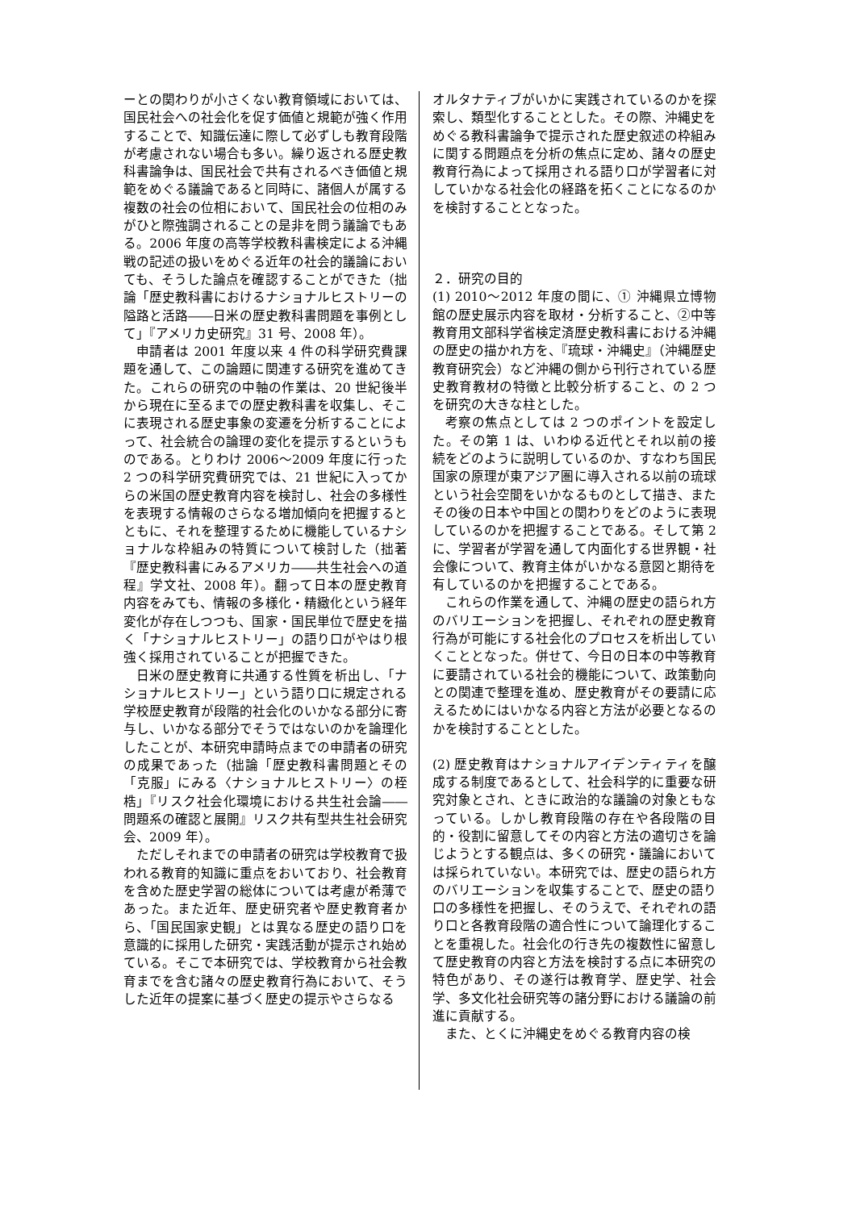ーとの関わりが小さくない教育領域においては、国民社会への社会化を促す価値と規範が強く作用することで、知識伝達に際して必ずしも教育段階が考慮されない場合も多い。繰り返される歴史教科書論争は、国民社会で共有されるべき価値と規範をめぐる議論であると同時に、諸個人が属する複数の社会の位相において、国民社会の位相のみがひと際強調されることの是非を問う議論でもある。2006 年度の高等学校教科書検定による沖縄戦の記述の扱いをめぐる近年の社会的議論においても、そうした論点を確認することができた（拙論「歴史教科書におけるナショナルヒストリーの隘路と活路――日米の歴史教科書問題を事例として」『アメリカ史研究』31 号、2008 年）。
申請者は 2001 年度以来 4 件の科学研究費課題を通して、この論題に関連する研究を進めてきた。これらの研究の中軸の作業は、20 世紀後半から現在に至るまでの歴史教科書を収集し、そこに表現される歴史事象の変遷を分析することによって、社会統合の論理の変化を提示するというものである。とりわけ 2006～2009 年度に行った 2 つの科学研究費研究では、21 世紀に入ってからの米国の歴史教育内容を検討し、社会の多様性を表現する情報のさらなる増加傾向を把握するとともに、それを整理するために機能しているナショナルな枠組みの特質について検討した（拙著『歴史教科書にみるアメリカ――共生社会への道程』学文社、2008 年）。翻って日本の歴史教育内容をみても、情報の多様化・精緻化という経年変化が存在しつつも、国家・国民単位で歴史を描く「ナショナルヒストリー」の語り口がやはり根強く採用されていることが把握できた。
日米の歴史教育に共通する性質を析出し、「ナショナルヒストリー」という語り口に規定される学校歴史教育が段階的社会化のいかなる部分に寄与し、いかなる部分でそうではないのかを論理化したことが、本研究申請時点までの申請者の研究の成果であった（拙論「歴史教科書問題とその「克服」にみる〈ナショナルヒストリー〉の桎梏」『リスク社会化環境における共生社会論――問題系の確認と展開』リスク共有型共生社会研究会、2009 年）。
ただしそれまでの申請者の研究は学校教育で扱われる教育的知識に重点をおいており、社会教育を含めた歴史学習の総体については考慮が希薄であった。また近年、歴史研究者や歴史教育者から、「国民国家史観」とは異なる歴史の語り口を意識的に採用した研究・実践活動が提示され始めている。そこで本研究では、学校教育から社会教育までを含む諸々の歴史教育行為において、そうした近年の提案に基づく歴史の提示やさらなる
オルタナティブがいかに実践されているのかを探索し、類型化することとした。その際、沖縄史をめぐる教科書論争で提示された歴史叙述の枠組みに関する問題点を分析の焦点に定め、諸々の歴史教育行為によって採用される語り口が学習者に対していかなる社会化の経路を拓くことになるのかを検討することとなった。
２．研究の目的
(1) 2010～2012 年度の間に、① 沖縄県立博物館の歴史展示内容を取材・分析すること、②中等教育用文部科学省検定済歴史教科書における沖縄の歴史の描かれ方を、『琉球・沖縄史』（沖縄歴史教育研究会）など沖縄の側から刊行されている歴史教育教材の特徴と比較分析すること、の 2 つを研究の大きな柱とした。
考察の焦点としては 2 つのポイントを設定した。その第 1 は、いわゆる近代とそれ以前の接続をどのように説明しているのか、すなわち国民国家の原理が東アジア圏に導入される以前の琉球という社会空間をいかなるものとして描き、またその後の日本や中国との関わりをどのように表現しているのかを把握することである。そして第 2 に、学習者が学習を通して内面化する世界観・社会像について、教育主体がいかなる意図と期待を有しているのかを把握することである。
これらの作業を通して、沖縄の歴史の語られ方のバリエーションを把握し、それぞれの歴史教育行為が可能にする社会化のプロセスを析出していくこととなった。併せて、今日の日本の中等教育に要請されている社会的機能について、政策動向との関連で整理を進め、歴史教育がその要請に応えるためにはいかなる内容と方法が必要となるのかを検討することとした。
(2) 歴史教育はナショナルアイデンティティを醸成する制度であるとして、社会科学的に重要な研究対象とされ、ときに政治的な議論の対象ともなっている。しかし教育段階の存在や各段階の目的・役割に留意してその内容と方法の適切さを論じようとする観点は、多くの研究・議論においては採られていない。本研究では、歴史の語られ方のバリエーションを収集することで、歴史の語り口の多様性を把握し、そのうえで、それぞれの語り口と各教育段階の適合性について論理化することを重視した。社会化の行き先の複数性に留意して歴史教育の内容と方法を検討する点に本研究の特色があり、その遂行は教育学、歴史学、社会学、多文化社会研究等の諸分野における議論の前進に貢献する。
また、とくに沖縄史をめぐる教育内容の検